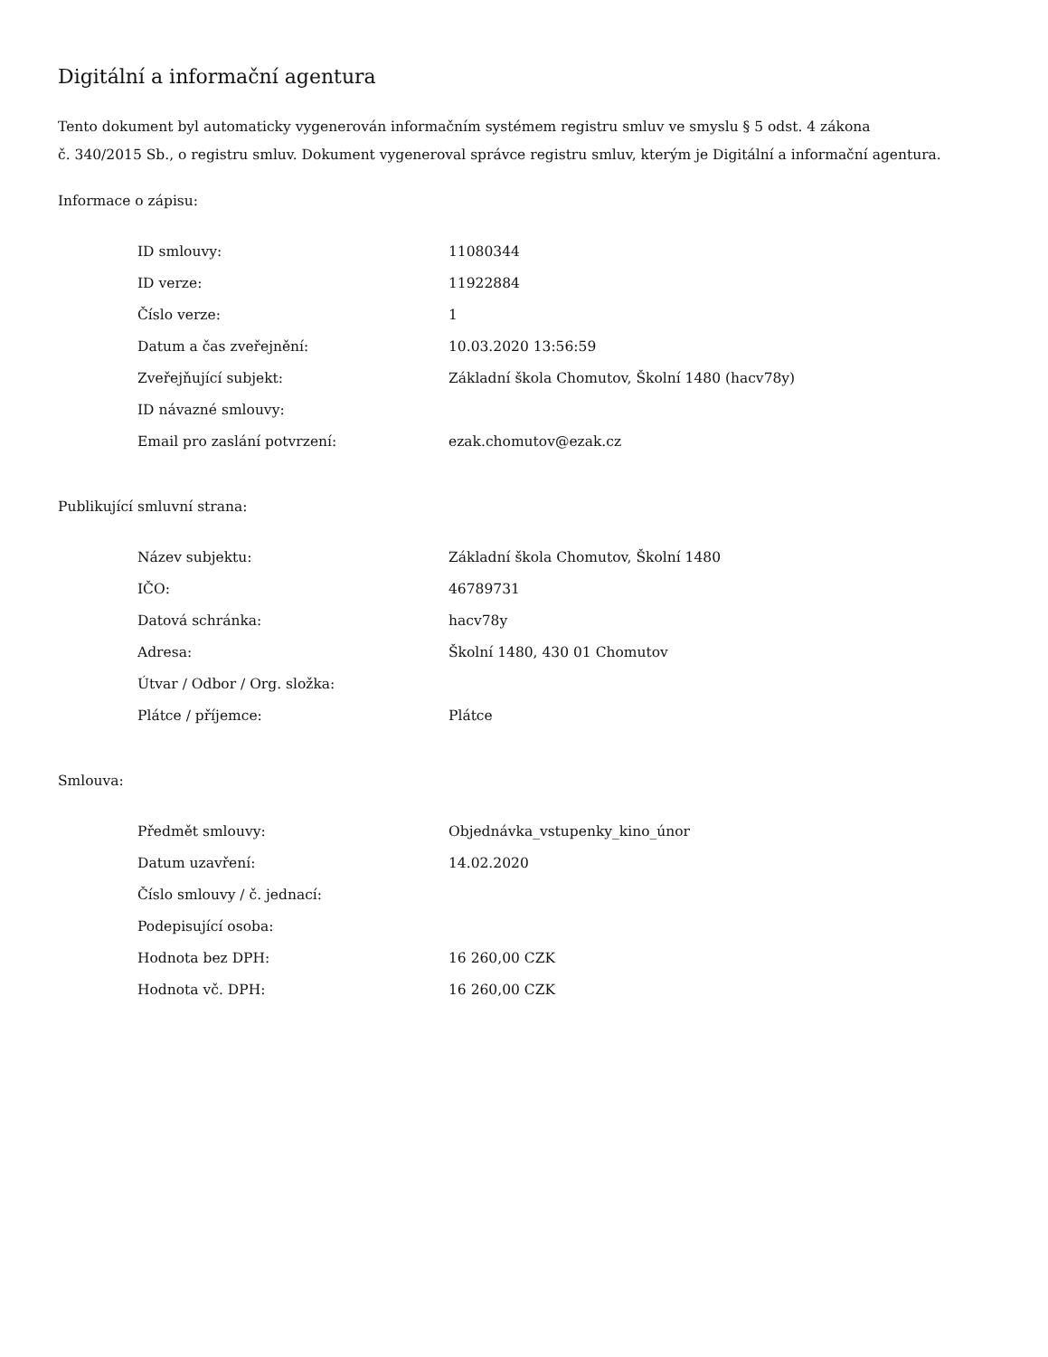Digitální a informační agentura
Tento dokument byl automaticky vygenerován informačním systémem registru smluv ve smyslu § 5 odst. 4 zákona
č. 340/2015 Sb., o registru smluv. Dokument vygeneroval správce registru smluv, kterým je Digitální a informační agentura.
Informace o zápisu:
| ID smlouvy: | 11080344 |
| ID verze: | 11922884 |
| Číslo verze: | 1 |
| Datum a čas zveřejnění: | 10.03.2020 13:56:59 |
| Zveřejňující subjekt: | Základní škola Chomutov, Školní 1480 (hacv78y) |
| ID návazné smlouvy: | |
| Email pro zaslání potvrzení: | ezak.chomutov@ezak.cz |
Publikující smluvní strana:
| Název subjektu: | Základní škola Chomutov, Školní 1480 |
| IČO: | 46789731 |
| Datová schránka: | hacv78y |
| Adresa: | Školní 1480, 430 01 Chomutov |
| Útvar / Odbor / Org. složka: | |
| Plátce / příjemce: | Plátce |
Smlouva:
| Předmět smlouvy: | Objednávka_vstupenky_kino_únor |
| Datum uzavření: | 14.02.2020 |
| Číslo smlouvy / č. jednací: | |
| Podepisující osoba: | |
| Hodnota bez DPH: | 16 260,00 CZK |
| Hodnota vč. DPH: | 16 260,00 CZK |